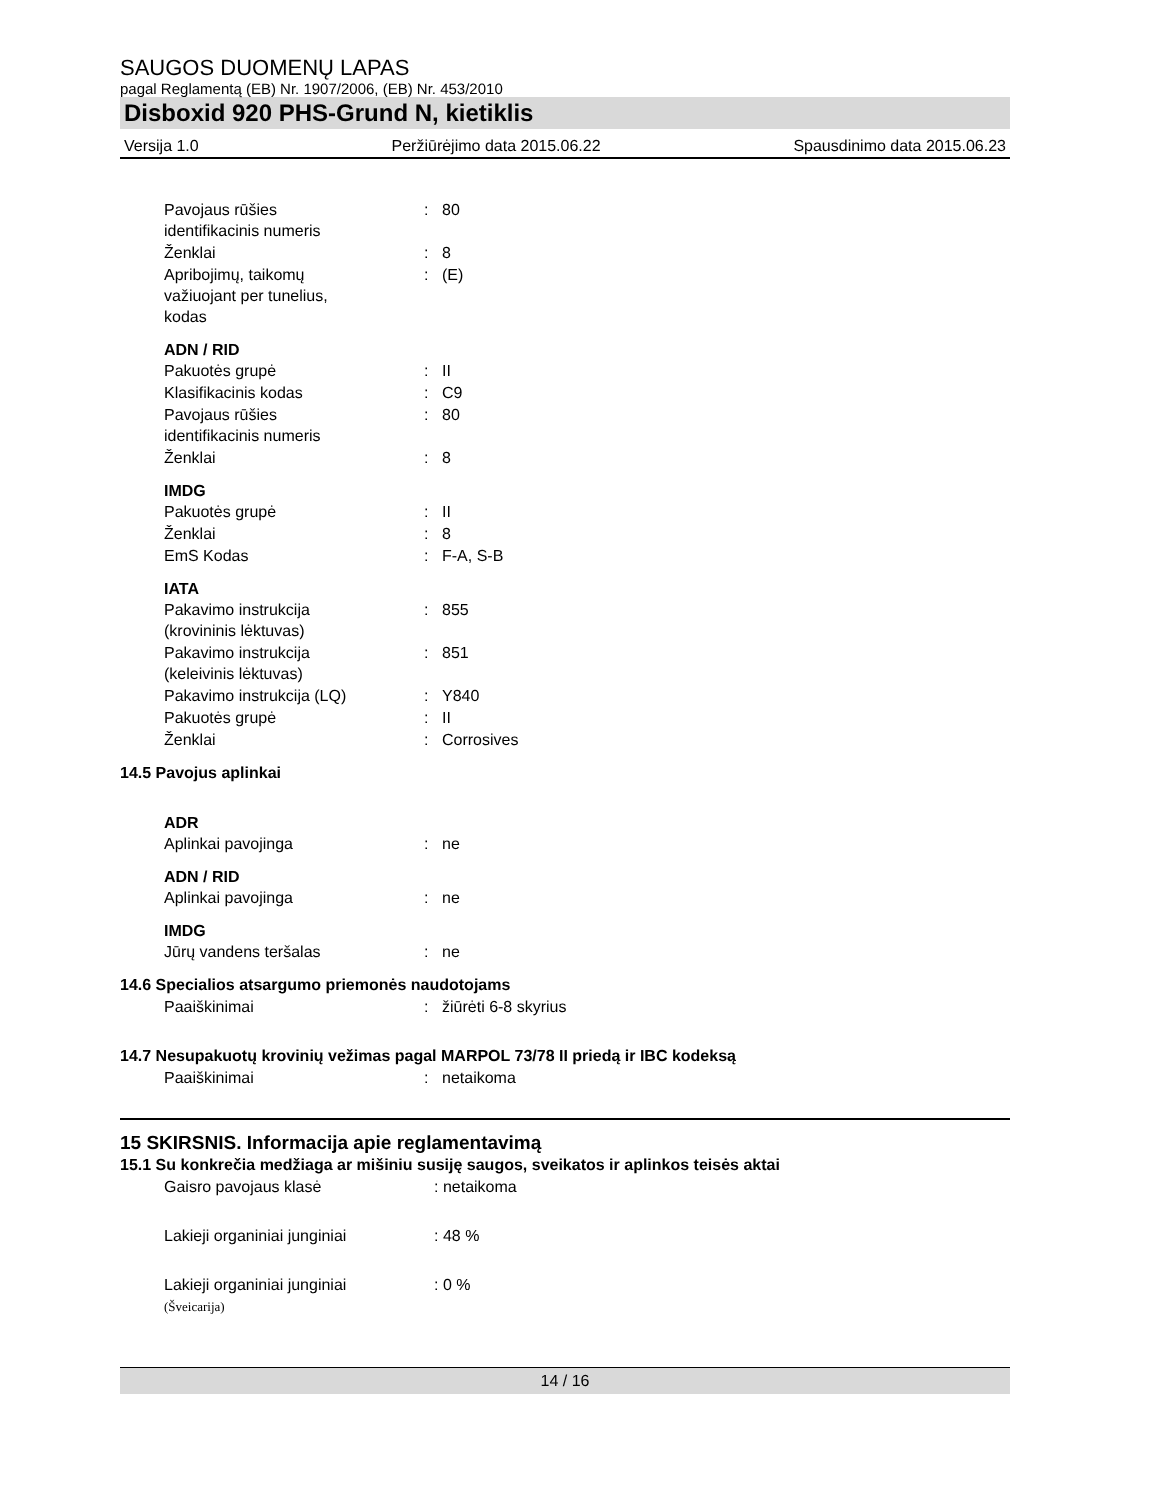SAUGOS DUOMENŲ LAPAS
pagal Reglamentą (EB) Nr. 1907/2006, (EB) Nr. 453/2010
Disboxid 920 PHS-Grund N, kietiklis
Versija 1.0 Peržiūrėjimo data 2015.06.22 Spausdinimo data 2015.06.23
Pavojaus rūšies
identifikacinis numeris
: 80
Ženklai : 8
Apribojimų, taikomų
važiuojant per tunelius,
kodas
: (E)
ADN / RID
Pakuotės grupė : II
Klasifikacinis kodas : C9
Pavojaus rūšies
identifikacinis numeris
: 80
Ženklai : 8
IMDG
Pakuotės grupė : II
Ženklai : 8
EmS Kodas : F-A, S-B
IATA
Pakavimo instrukcija
(krovininis lėktuvas)
: 855
Pakavimo instrukcija
(keleivinis lėktuvas)
: 851
Pakavimo instrukcija (LQ) : Y840
Pakuotės grupė : II
Ženklai : Corrosives
14.5 Pavojus aplinkai
ADR
Aplinkai pavojinga : ne
ADN / RID
Aplinkai pavojinga : ne
IMDG
Jūrų vandens teršalas : ne
14.6 Specialios atsargumo priemonės naudotojams
Paaiškinimai : žiūrėti 6-8 skyrius
14.7 Nesupakuotų krovinių vežimas pagal MARPOL 73/78 II priedą ir IBC kodeksą
Paaiškinimai : netaikoma
15 SKIRSNIS. Informacija apie reglamentavimą
15.1 Su konkrečia medžiaga ar mišiniu susiję saugos, sveikatos ir aplinkos teisės aktai
Gaisro pavojaus klasė : netaikoma
Lakieji organiniai junginiai : 48 %
Lakieji organiniai junginiai
(Šveicarija)
: 0 %
14 / 16